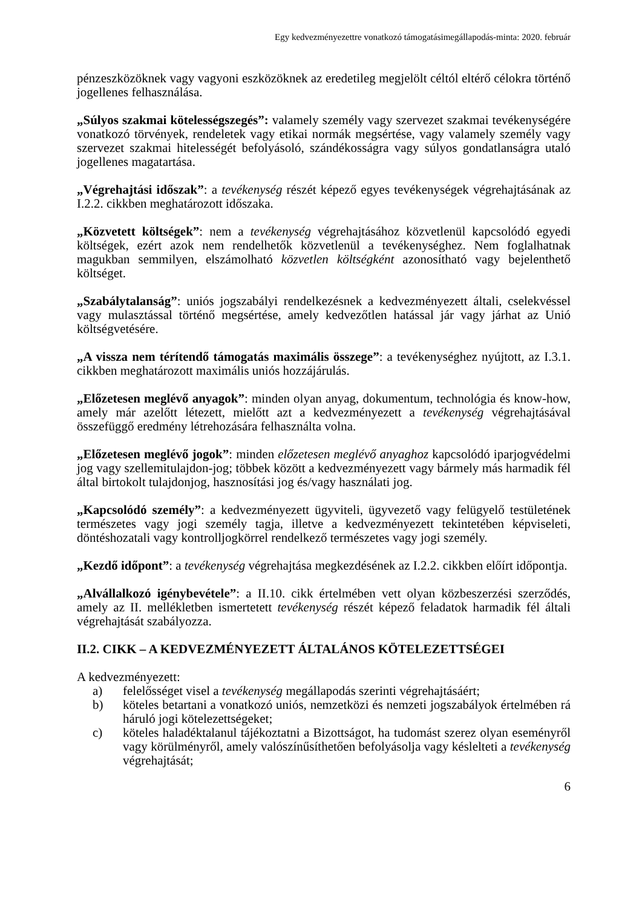Egy kedvezményezettre vonatkozó támogatásimegállapodás-minta: 2020. február
pénzeszközöknek vagy vagyoni eszközöknek az eredetileg megjelölt céltól eltérő célokra történő jogellenes felhasználása.
„Súlyos szakmai kötelességszegés”: valamely személy vagy szervezet szakmai tevékenységére vonatkozó törvények, rendeletek vagy etikai normák megsértése, vagy valamely személy vagy szervezet szakmai hitelességét befolyásoló, szándékosságra vagy súlyos gondatlanságra utaló jogellenes magatartása.
„Végrehajtási időszak”: a tevékenység részét képező egyes tevékenységek végrehajtásának az I.2.2. cikkben meghatározott időszaka.
„Közvetett költségek”: nem a tevékenység végrehajtásához közvetlenül kapcsolódó egyedi költségek, ezért azok nem rendelhetők közvetlenül a tevékenységhez. Nem foglalhatnak magukban semmilyen, elszámolható közvetlen költségként azonosítható vagy bejelenthető költséget.
„Szabálytalanság”: uniós jogszabályi rendelkezésnek a kedvezményezett általi, cselekvéssel vagy mulasztással történő megsértése, amely kedvezőtlen hatással jár vagy járhat az Unió költségvetésére.
„A vissza nem térítendő támogatás maximális összege”: a tevékenységhez nyújtott, az I.3.1. cikkben meghatározott maximális uniós hozzájárulás.
„Előzetesen meglévő anyagok”: minden olyan anyag, dokumentum, technológia és know-how, amely már azelőtt létezett, mielőtt azt a kedvezményezett a tevékenység végrehajtásával összefüggő eredmény létrehozására felhasználta volna.
„Előzetesen meglévő jogok”: minden előzetesen meglévő anyaghoz kapcsolódó iparjogvédelmi jog vagy szellemitulajdon-jog; többek között a kedvezményezett vagy bármely más harmadik fél által birtokolt tulajdonjog, hasznosítási jog és/vagy használati jog.
„Kapcsolódó személy”: a kedvezményezett ügyviteli, ügyvezető vagy felügyelő testületének természetes vagy jogi személy tagja, illetve a kedvezményezett tekintetében képviseleti, döntéshozatali vagy kontrolljogkörrel rendelkező természetes vagy jogi személy.
„Kezdő időpont”: a tevékenység végrehajtása megkezdésének az I.2.2. cikkben előírt időpontja.
„Alvállalkozó igénybevétele”: a II.10. cikk értelmében vett olyan közbeszerzési szerződés, amely az II. mellékletben ismertetett tevékenység részét képező feladatok harmadik fél általi végrehajtását szabályozza.
II.2. CIKK – A KEDVEZMÉNYEZETT ÁLTALÁNOS KÖTELEZETTSÉGEI
A kedvezményezett:
a) felelősséget visel a tevékenység megállapodás szerinti végrehajtásáért;
b) köteles betartani a vonatkozó uniós, nemzetközi és nemzeti jogszabályok értelmében rá háruló jogi kötelezettségeket;
c) köteles haladéktalanul tájékoztatni a Bizottságot, ha tudomást szerez olyan eseményről vagy körülményről, amely valószínűsíthetően befolyásolja vagy késlelteti a tevékenység végrehajtását;
6